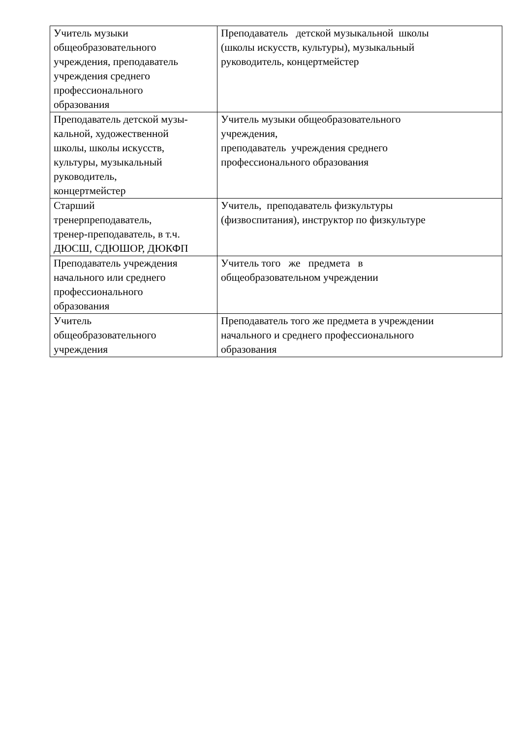| Учитель музыки общеобразовательного учреждения, преподаватель учреждения среднего профессионального образования | Преподаватель детской музыкальной школы (школы искусств, культуры), музыкальный руководитель, концертмейстер |
| Преподаватель детской музы- кальной, художественной школы, школы искусств, культуры, музыкальный руководитель, концертмейстер | Учитель музыки общеобразовательного учреждения, преподаватель учреждения среднего профессионального образования |
| Старший тренерпреподаватель, тренер-преподаватель, в т.ч. ДЮСШ, СДЮШОР, ДЮКФП | Учитель, преподаватель физкультуры (физвоспитания), инструктор по физкультуре |
| Преподаватель учреждения начального или среднего профессионального образования | Учитель того же предмета в общеобразовательном учреждении |
| Учитель общеобразовательного учреждения | Преподаватель того же предмета в учреждении начального и среднего профессионального образования |